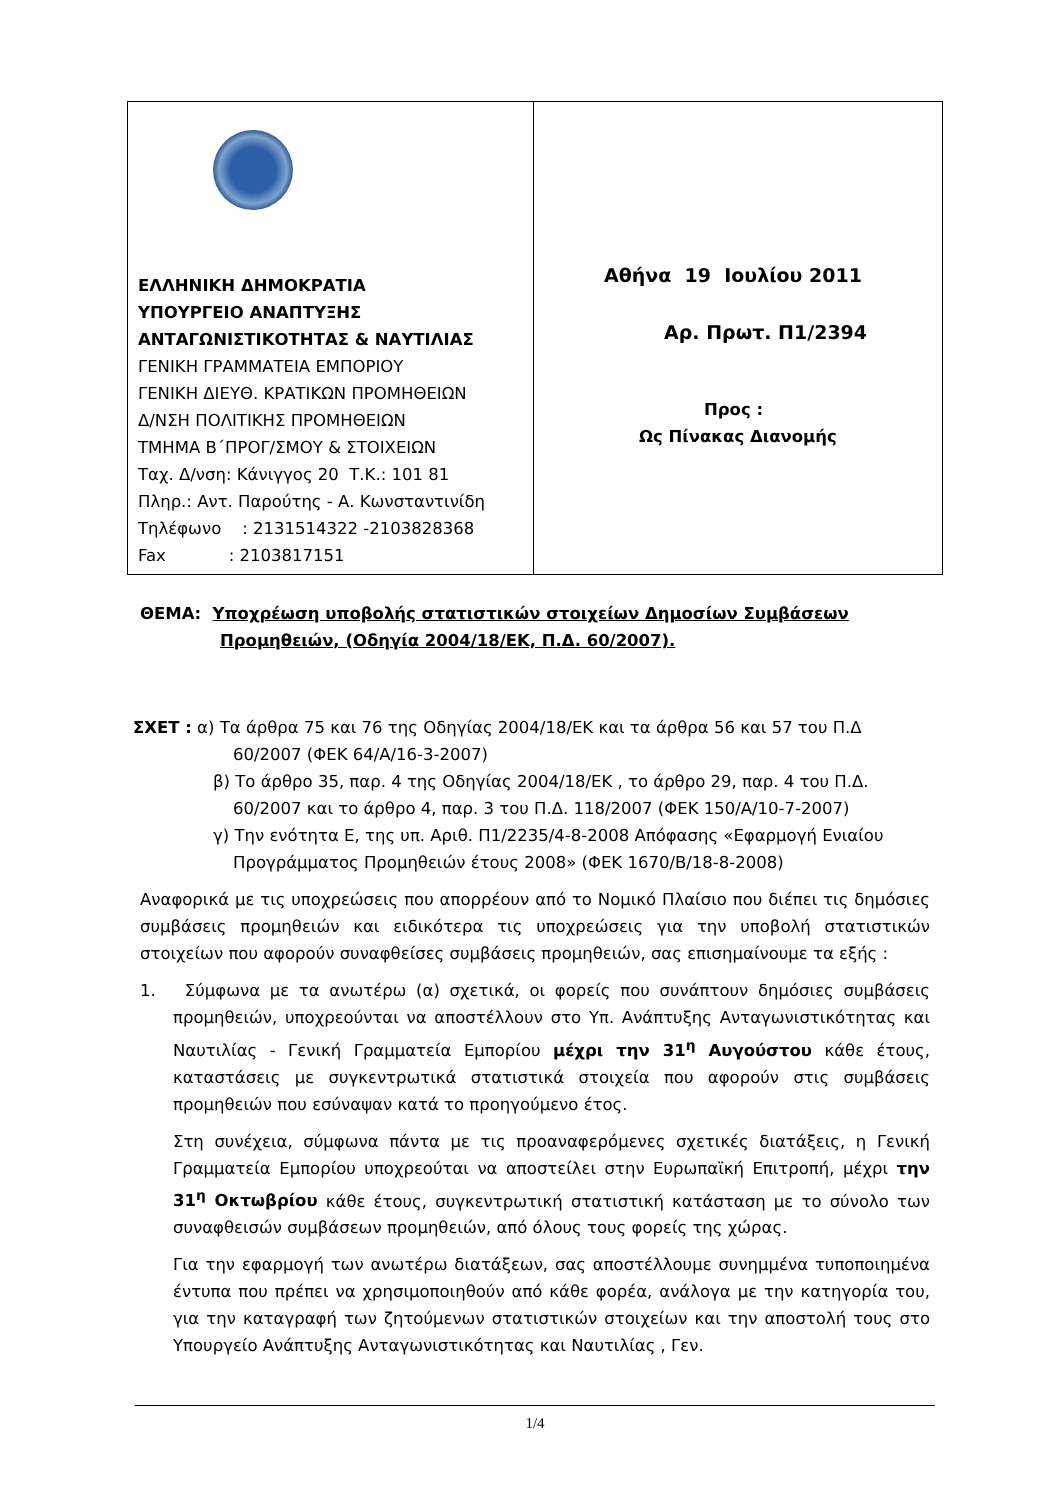ΕΛΛΗΝΙΚΗ ΔΗΜΟΚΡΑΤΙΑ
ΥΠΟΥΡΓΕΙΟ ΑΝΑΠΤΥΞΗΣ
ΑΝΤΑΓΩΝΙΣΤΙΚΟΤΗΤΑΣ & ΝΑΥΤΙΛΙΑΣ
ΓΕΝΙΚΗ ΓΡΑΜΜΑΤΕΙΑ ΕΜΠΟΡΙΟΥ
ΓΕΝΙΚΗ ΔΙΕΥΘ. ΚΡΑΤΙΚΩΝ ΠΡΟΜΗΘΕΙΩΝ
Δ/ΝΣΗ ΠΟΛΙΤΙΚΗΣ ΠΡΟΜΗΘΕΙΩΝ
ΤΜΗΜΑ Β΄ΠΡΟΓ/ΣΜΟΥ & ΣΤΟΙΧΕΙΩΝ
Ταχ. Δ/νση: Κάνιγγος 20 Τ.Κ.: 101 81
Πληρ.: Αντ. Παρούτης - Α. Κωνσταντινίδη
Τηλέφωνο : 2131514322 -2103828368
Fax : 2103817151
Αθήνα 19 Ιουλίου 2011
Αρ. Πρωτ. Π1/2394
Προς :
Ως Πίνακας Διανομής
ΘΕΜΑ: Υποχρέωση υποβολής στατιστικών στοιχείων Δημοσίων Συμβάσεων
Προμηθειών, (Οδηγία 2004/18/ΕΚ, Π.Δ. 60/2007).
ΣΧΕΤ : α) Τα άρθρα 75 και 76 της Οδηγίας 2004/18/ΕΚ και τα άρθρα 56 και 57 του Π.Δ
60/2007 (ΦΕΚ 64/Α/16-3-2007)
β) Το άρθρο 35, παρ. 4 της Οδηγίας 2004/18/ΕΚ , το άρθρο 29, παρ. 4 του Π.Δ.
60/2007 και το άρθρο 4, παρ. 3 του Π.Δ. 118/2007 (ΦΕΚ 150/Α/10-7-2007)
γ) Την ενότητα Ε, της υπ. Αριθ. Π1/2235/4-8-2008 Απόφασης «Εφαρμογή Ενιαίου
Προγράμματος Προμηθειών έτους 2008» (ΦΕΚ 1670/Β/18-8-2008)
Αναφορικά με τις υποχρεώσεις που απορρέουν από το Νομικό Πλαίσιο που διέπει τις δημόσιες συμβάσεις προμηθειών και ειδικότερα τις υποχρεώσεις για την υποβολή στατιστικών στοιχείων που αφορούν συναφθείσες συμβάσεις προμηθειών, σας επισημαίνουμε τα εξής :
1. Σύμφωνα με τα ανωτέρω (α) σχετικά, οι φορείς που συνάπτουν δημόσιες συμβάσεις προμηθειών, υποχρεούνται να αποστέλλουν στο Υπ. Ανάπτυξης Ανταγωνιστικότητας και Ναυτιλίας - Γενική Γραμματεία Εμπορίου μέχρι την 31<sup>η</sup> Αυγούστου κάθε έτους, καταστάσεις με συγκεντρωτικά στατιστικά στοιχεία που αφορούν στις συμβάσεις προμηθειών που εσύναψαν κατά το προηγούμενο έτος.
Στη συνέχεια, σύμφωνα πάντα με τις προαναφερόμενες σχετικές διατάξεις, η Γενική Γραμματεία Εμπορίου υποχρεούται να αποστείλει στην Ευρωπαϊκή Επιτροπή, μέχρι την 31<sup>η</sup> Οκτωβρίου κάθε έτους, συγκεντρωτική στατιστική κατάσταση με το σύνολο των συναφθεισών συμβάσεων προμηθειών, από όλους τους φορείς της χώρας.
Για την εφαρμογή των ανωτέρω διατάξεων, σας αποστέλλουμε συνημμένα τυποποιημένα έντυπα που πρέπει να χρησιμοποιηθούν από κάθε φορέα, ανάλογα με την κατηγορία του, για την καταγραφή των ζητούμενων στατιστικών στοιχείων και την αποστολή τους στο Υπουργείο Ανάπτυξης Ανταγωνιστικότητας και Ναυτιλίας , Γεν.
1/4